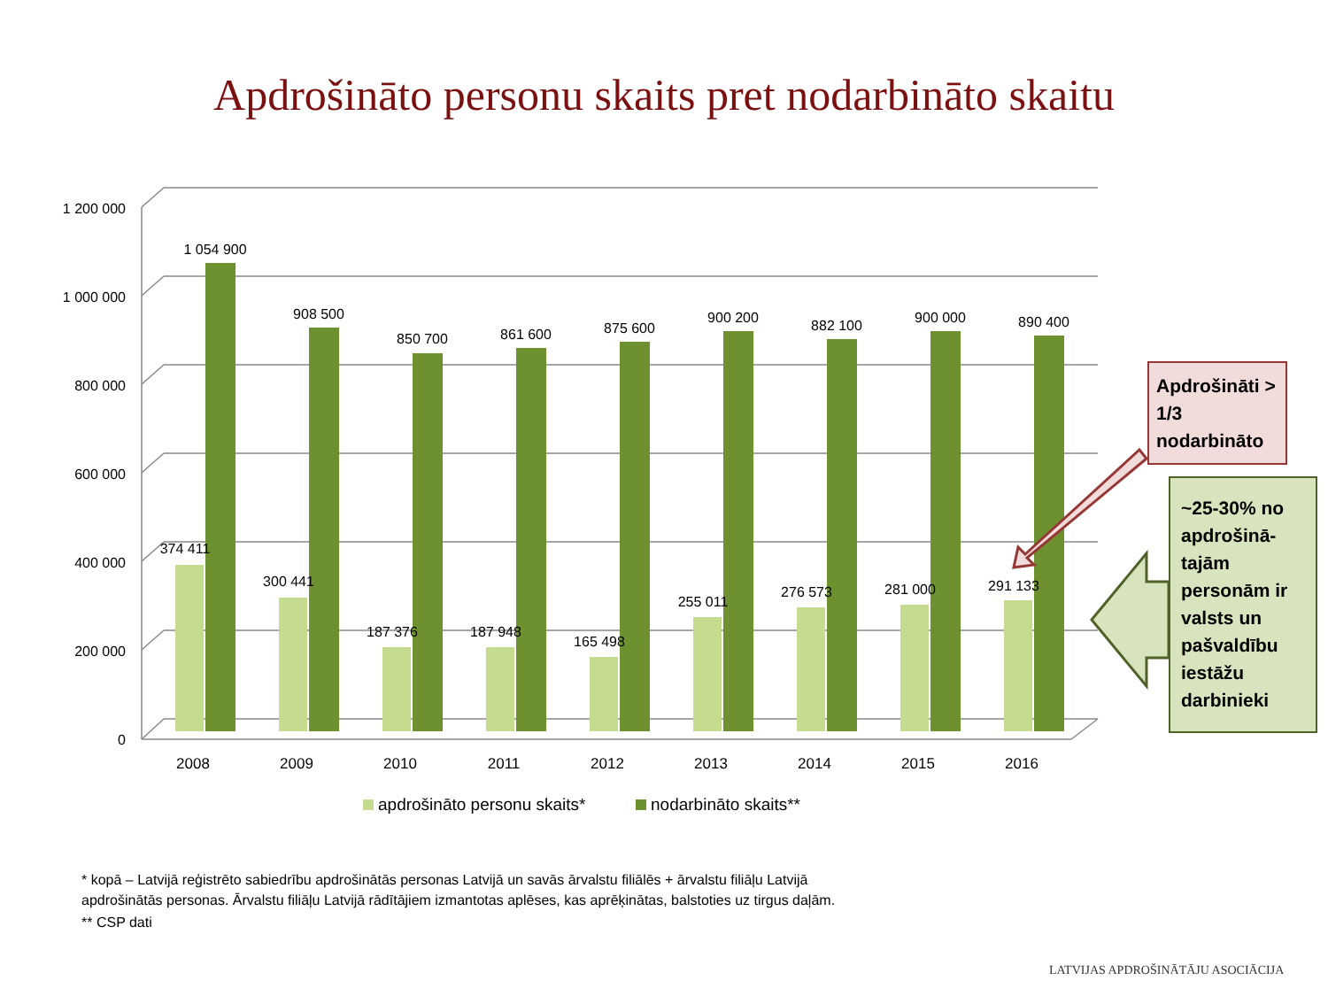Apdrošināto personu skaits pret nodarbināto skaitu
1 200 000
1 000 000
800 000
600 000
400 000
200 000
0
2008
2009
2010
2011
2012
2013
2014
2015
2016
1 054 900
908 500
850 700
861 600
875 600
900 200
882 100
900 000
890 400
374 411
300 441
187 376
187 948
165 498
255 011
276 573
281 000
291 133
apdrošināto personu skaits*
nodarbināto skaits**
Apdrošināti > 1/3 nodarbināto
~25-30% no apdrošinā-tajām personām ir valsts un pašvaldību iestāžu darbinieki
* kopā – Latvijā reģistrēto sabiedrību apdrošinātās personas Latvijā un savās ārvalstu filiālēs + ārvalstu filiāļu Latvijā
apdrošinātās personas. Ārvalstu filiāļu Latvijā rādītājiem izmantotas aplēses, kas aprēķinātas, balstoties uz tirgus daļām.
** CSP dati
LATVIJAS APDROŠINĀTĀJU ASOCIĀCIJA